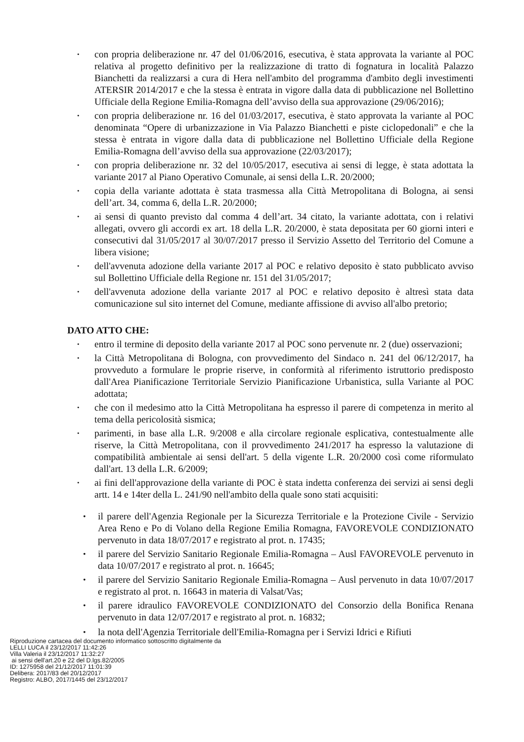• con propria deliberazione nr. 47 del 01/06/2016, esecutiva, è stata approvata la variante al POC relativa al progetto definitivo per la realizzazione di tratto di fognatura in località Palazzo Bianchetti da realizzarsi a cura di Hera nell'ambito del programma d'ambito degli investimenti ATERSIR 2014/2017 e che la stessa è entrata in vigore dalla data di pubblicazione nel Bollettino Ufficiale della Regione Emilia-Romagna dell’avviso della sua approvazione (29/06/2016);
• con propria deliberazione nr. 16 del 01/03/2017, esecutiva, è stato approvata la variante al POC denominata “Opere di urbanizzazione in Via Palazzo Bianchetti e piste ciclopedonali” e che la stessa è entrata in vigore dalla data di pubblicazione nel Bollettino Ufficiale della Regione Emilia-Romagna dell’avviso della sua approvazione (22/03/2017);
• con propria deliberazione nr. 32 del 10/05/2017, esecutiva ai sensi di legge, è stata adottata la variante 2017 al Piano Operativo Comunale, ai sensi della L.R. 20/2000;
• copia della variante adottata è stata trasmessa alla Città Metropolitana di Bologna, ai sensi dell’art. 34, comma 6, della L.R. 20/2000;
• ai sensi di quanto previsto dal comma 4 dell’art. 34 citato, la variante adottata, con i relativi allegati, ovvero gli accordi ex art. 18 della L.R. 20/2000, è stata depositata per 60 giorni interi e consecutivi dal 31/05/2017 al 30/07/2017 presso il Servizio Assetto del Territorio del Comune a libera visione;
• dell'avvenuta adozione della variante 2017 al POC e relativo deposito è stato pubblicato avviso sul Bollettino Ufficiale della Regione nr. 151 del 31/05/2017;
• dell'avvenuta adozione della variante 2017 al POC e relativo deposito è altresì stata data comunicazione sul sito internet del Comune, mediante affissione di avviso all'albo pretorio;
DATO ATTO CHE:
• entro il termine di deposito della variante 2017 al POC sono pervenute nr. 2 (due) osservazioni;
• la Città Metropolitana di Bologna, con provvedimento del Sindaco n. 241 del 06/12/2017, ha provveduto a formulare le proprie riserve, in conformità al riferimento istruttorio predisposto dall'Area Pianificazione Territoriale Servizio Pianificazione Urbanistica, sulla Variante al POC adottata;
• che con il medesimo atto la Città Metropolitana ha espresso il parere di competenza in merito al tema della pericolosità sismica;
• parimenti, in base alla L.R. 9/2008 e alla circolare regionale esplicativa, contestualmente alle riserve, la Città Metropolitana, con il provvedimento 241/2017 ha espresso la valutazione di compatibilità ambientale ai sensi dell'art. 5 della vigente L.R. 20/2000 così come riformulato dall'art. 13 della L.R. 6/2009;
• ai fini dell'approvazione della variante di POC è stata indetta conferenza dei servizi ai sensi degli artt. 14 e 14ter della L. 241/90 nell'ambito della quale sono stati acquisiti:
• il parere dell'Agenzia Regionale per la Sicurezza Territoriale e la Protezione Civile - Servizio Area Reno e Po di Volano della Regione Emilia Romagna, FAVOREVOLE CONDIZIONATO pervenuto in data 18/07/2017 e registrato al prot. n. 17435;
• il parere del Servizio Sanitario Regionale Emilia-Romagna – Ausl FAVOREVOLE pervenuto in data 10/07/2017 e registrato al prot. n. 16645;
• il parere del Servizio Sanitario Regionale Emilia-Romagna – Ausl pervenuto in data 10/07/2017 e registrato al prot. n. 16643 in materia di Valsat/Vas;
• il parere idraulico FAVOREVOLE CONDIZIONATO del Consorzio della Bonifica Renana pervenuto in data 12/07/2017 e registrato al prot. n. 16832;
• la nota dell'Agenzia Territoriale dell'Emilia-Romagna per i Servizi Idrici e Rifiuti
Riproduzione cartacea del documento informatico sottoscritto digitalmente da
LELLI LUCA il 23/12/2017 11:42:26
Villa Valeria il 23/12/2017 11:32:27
ai sensi dell'art.20 e 22 del D.lgs.82/2005
ID: 1275958 del 21/12/2017 11:01:39
Delibera: 2017/83 del 20/12/2017
Registro: ALBO, 2017/1445 del 23/12/2017